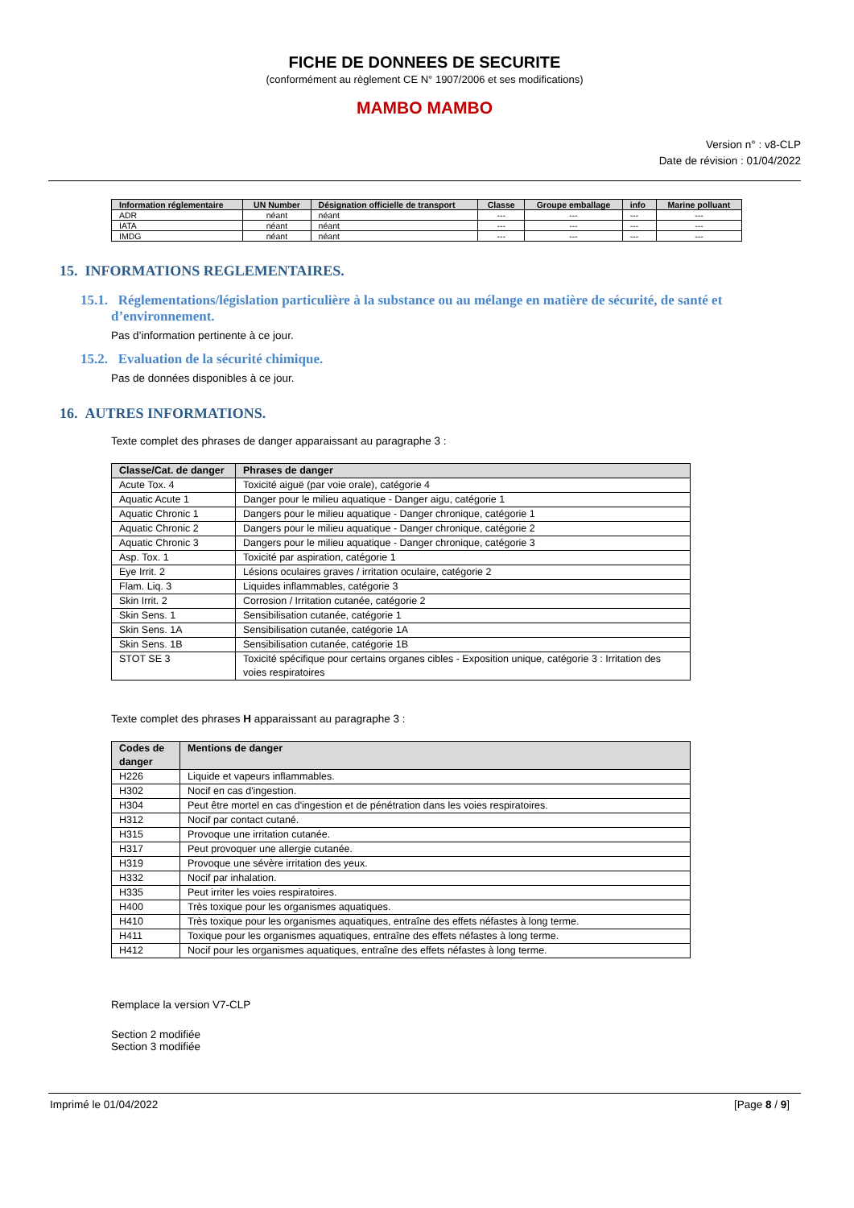FICHE DE DONNEES DE SECURITE
(conformément au règlement CE N° 1907/2006 et ses modifications)
MAMBO MAMBO
Version n° : v8-CLP
Date de révision : 01/04/2022
| Information réglementaire | UN Number | Désignation officielle de transport | Classe | Groupe emballage | info | Marine polluant |
| --- | --- | --- | --- | --- | --- | --- |
| ADR | néant | néant | --- | --- | --- | --- |
| IATA | néant | néant | --- | --- | --- | --- |
| IMDG | néant | néant | --- | --- | --- | --- |
15. INFORMATIONS REGLEMENTAIRES.
15.1. Réglementations/législation particulière à la substance ou au mélange en matière de sécurité, de santé et d’environnement.
Pas d’information pertinente à ce jour.
15.2. Evaluation de la sécurité chimique.
Pas de données disponibles à ce jour.
16. AUTRES INFORMATIONS.
Texte complet des phrases de danger apparaissant au paragraphe 3 :
| Classe/Cat. de danger | Phrases de danger |
| --- | --- |
| Acute Tox. 4 | Toxicité aiguë (par voie orale), catégorie 4 |
| Aquatic Acute 1 | Danger pour le milieu aquatique - Danger aigu, catégorie 1 |
| Aquatic Chronic 1 | Dangers pour le milieu aquatique - Danger chronique, catégorie 1 |
| Aquatic Chronic 2 | Dangers pour le milieu aquatique - Danger chronique, catégorie 2 |
| Aquatic Chronic 3 | Dangers pour le milieu aquatique - Danger chronique, catégorie 3 |
| Asp. Tox. 1 | Toxicité par aspiration, catégorie 1 |
| Eye Irrit. 2 | Lésions oculaires graves / irritation oculaire, catégorie 2 |
| Flam. Liq. 3 | Liquides inflammables, catégorie 3 |
| Skin Irrit. 2 | Corrosion / Irritation cutanée, catégorie 2 |
| Skin Sens. 1 | Sensibilisation cutanée, catégorie 1 |
| Skin Sens. 1A | Sensibilisation cutanée, catégorie 1A |
| Skin Sens. 1B | Sensibilisation cutanée, catégorie 1B |
| STOT SE 3 | Toxicité spécifique pour certains organes cibles - Exposition unique, catégorie 3 : Irritation des voies respiratoires |
Texte complet des phrases H apparaissant au paragraphe 3 :
| Codes de danger | Mentions de danger |
| --- | --- |
| H226 | Liquide et vapeurs inflammables. |
| H302 | Nocif en cas d'ingestion. |
| H304 | Peut être mortel en cas d'ingestion et de pénétration dans les voies respiratoires. |
| H312 | Nocif par contact cutané. |
| H315 | Provoque une irritation cutanée. |
| H317 | Peut provoquer une allergie cutanée. |
| H319 | Provoque une sévère irritation des yeux. |
| H332 | Nocif par inhalation. |
| H335 | Peut irriter les voies respiratoires. |
| H400 | Très toxique pour les organismes aquatiques. |
| H410 | Très toxique pour les organismes aquatiques, entraîne des effets néfastes à long terme. |
| H411 | Toxique pour les organismes aquatiques, entraîne des effets néfastes à long terme. |
| H412 | Nocif pour les organismes aquatiques, entraîne des effets néfastes à long terme. |
Remplace la version V7-CLP
Section 2 modifiée
Section 3 modifiée
Imprimé le 01/04/2022 [Page 8 / 9]